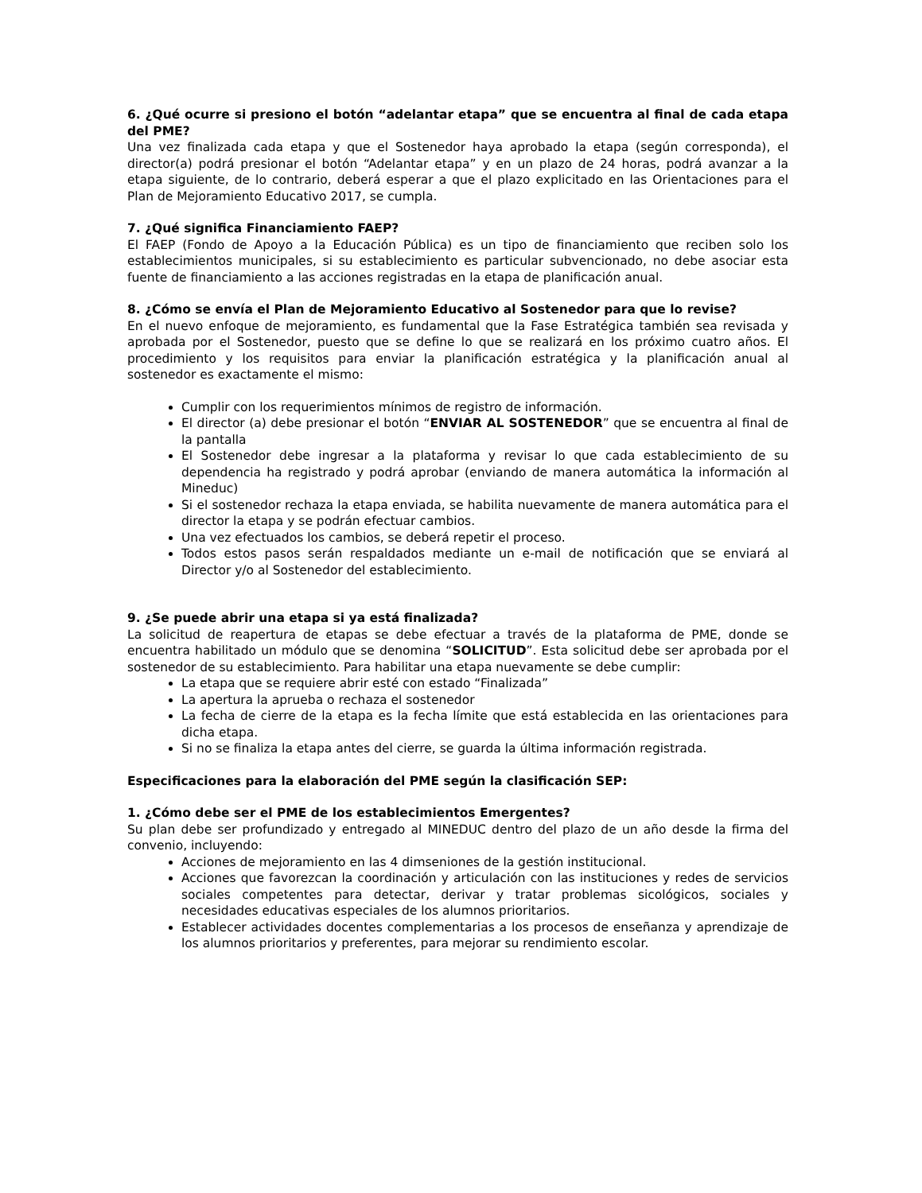6. ¿Qué ocurre si presiono el botón “adelantar etapa” que se encuentra al final de cada etapa del PME?
Una vez finalizada cada etapa y que el Sostenedor haya aprobado la etapa (según corresponda), el director(a) podrá presionar el botón “Adelantar etapa” y en un plazo de 24 horas, podrá avanzar a la etapa siguiente, de lo contrario, deberá esperar a que el plazo explicitado en las Orientaciones para el Plan de Mejoramiento Educativo 2017, se cumpla.
7. ¿Qué significa Financiamiento FAEP?
El FAEP (Fondo de Apoyo a la Educación Pública) es un tipo de financiamiento que reciben solo los establecimientos municipales, si su establecimiento es particular subvencionado, no debe asociar esta fuente de financiamiento a las acciones registradas en la etapa de planificación anual.
8. ¿Cómo se envía el Plan de Mejoramiento Educativo al Sostenedor para que lo revise?
En el nuevo enfoque de mejoramiento, es fundamental que la Fase Estratégica también sea revisada y aprobada por el Sostenedor, puesto que se define lo que se realizará en los próximo cuatro años. El procedimiento y los requisitos para enviar la planificación estratégica y la planificación anual al sostenedor es exactamente el mismo:
Cumplir con los requerimientos mínimos de registro de información.
El director (a) debe presionar el botón “ENVIAR AL SOSTENEDOR” que se encuentra al final de la pantalla
El Sostenedor debe ingresar a la plataforma y revisar lo que cada establecimiento de su dependencia ha registrado y podrá aprobar (enviando de manera automática la información al Mineduc)
Si el sostenedor rechaza la etapa enviada, se habilita nuevamente de manera automática para el director la etapa y se podrán efectuar cambios.
Una vez efectuados los cambios, se deberá repetir el proceso.
Todos estos pasos serán respaldados mediante un e-mail de notificación que se enviará al Director y/o al Sostenedor del establecimiento.
9. ¿Se puede abrir una etapa si ya está finalizada?
La solicitud de reapertura de etapas se debe efectuar a través de la plataforma de PME, donde se encuentra habilitado un módulo que se denomina “SOLICITUD”. Esta solicitud debe ser aprobada por el sostenedor de su establecimiento. Para habilitar una etapa nuevamente se debe cumplir:
La etapa que se requiere abrir esté con estado “Finalizada”
La apertura la aprueba o rechaza el sostenedor
La fecha de cierre de la etapa es la fecha límite que está establecida en las orientaciones para dicha etapa.
Si no se finaliza la etapa antes del cierre, se guarda la última información registrada.
Especificaciones para la elaboración del PME según la clasificación SEP:
1. ¿Cómo debe ser el PME de los establecimientos Emergentes?
Su plan debe ser profundizado y entregado al MINEDUC dentro del plazo de un año desde la firma del convenio, incluyendo:
Acciones de mejoramiento en las 4 dimseniones de la gestión institucional.
Acciones que favorezcan la coordinación y articulación con las instituciones y redes de servicios sociales competentes para detectar, derivar y tratar problemas sicológicos, sociales y necesidades educativas especiales de los alumnos prioritarios.
Establecer actividades docentes complementarias a los procesos de enseñanza y aprendizaje de los alumnos prioritarios y preferentes, para mejorar su rendimiento escolar.